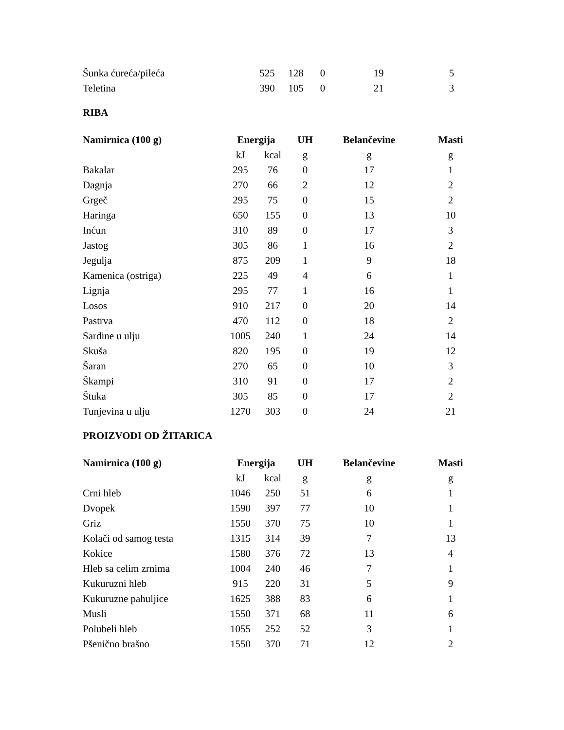| Šunka ćureća/pileća | 525 | 128 | 0 | 19 | 5 |
| Teletina | 390 | 105 | 0 | 21 | 3 |
RIBA
| Namirnica (100 g) | Energija | | UH | Belančevine | Masti |
| --- | --- | --- | --- | --- | --- |
| | kJ | kcal | g | g | g |
| Bakalar | 295 | 76 | 0 | 17 | 1 |
| Dagnja | 270 | 66 | 2 | 12 | 2 |
| Grgeč | 295 | 75 | 0 | 15 | 2 |
| Haringa | 650 | 155 | 0 | 13 | 10 |
| Inćun | 310 | 89 | 0 | 17 | 3 |
| Jastog | 305 | 86 | 1 | 16 | 2 |
| Jegulja | 875 | 209 | 1 | 9 | 18 |
| Kamenica (ostriga) | 225 | 49 | 4 | 6 | 1 |
| Lignja | 295 | 77 | 1 | 16 | 1 |
| Losos | 910 | 217 | 0 | 20 | 14 |
| Pastrva | 470 | 112 | 0 | 18 | 2 |
| Sardine u ulju | 1005 | 240 | 1 | 24 | 14 |
| Skuša | 820 | 195 | 0 | 19 | 12 |
| Šaran | 270 | 65 | 0 | 10 | 3 |
| Škampi | 310 | 91 | 0 | 17 | 2 |
| Štuka | 305 | 85 | 0 | 17 | 2 |
| Tunjevina u ulju | 1270 | 303 | 0 | 24 | 21 |
PROIZVODI OD ŽITARICA
| Namirnica (100 g) | Energija | | UH | Belančevine | Masti |
| --- | --- | --- | --- | --- | --- |
| | kJ | kcal | g | g | g |
| Crni hleb | 1046 | 250 | 51 | 6 | 1 |
| Dvopek | 1590 | 397 | 77 | 10 | 1 |
| Griz | 1550 | 370 | 75 | 10 | 1 |
| Kolači od samog testa | 1315 | 314 | 39 | 7 | 13 |
| Kokice | 1580 | 376 | 72 | 13 | 4 |
| Hleb sa celim zrnima | 1004 | 240 | 46 | 7 | 1 |
| Kukuruzni hleb | 915 | 220 | 31 | 5 | 9 |
| Kukuruzne pahuljice | 1625 | 388 | 83 | 6 | 1 |
| Musli | 1550 | 371 | 68 | 11 | 6 |
| Polubeli hleb | 1055 | 252 | 52 | 3 | 1 |
| Pšenično brašno | 1550 | 370 | 71 | 12 | 2 |